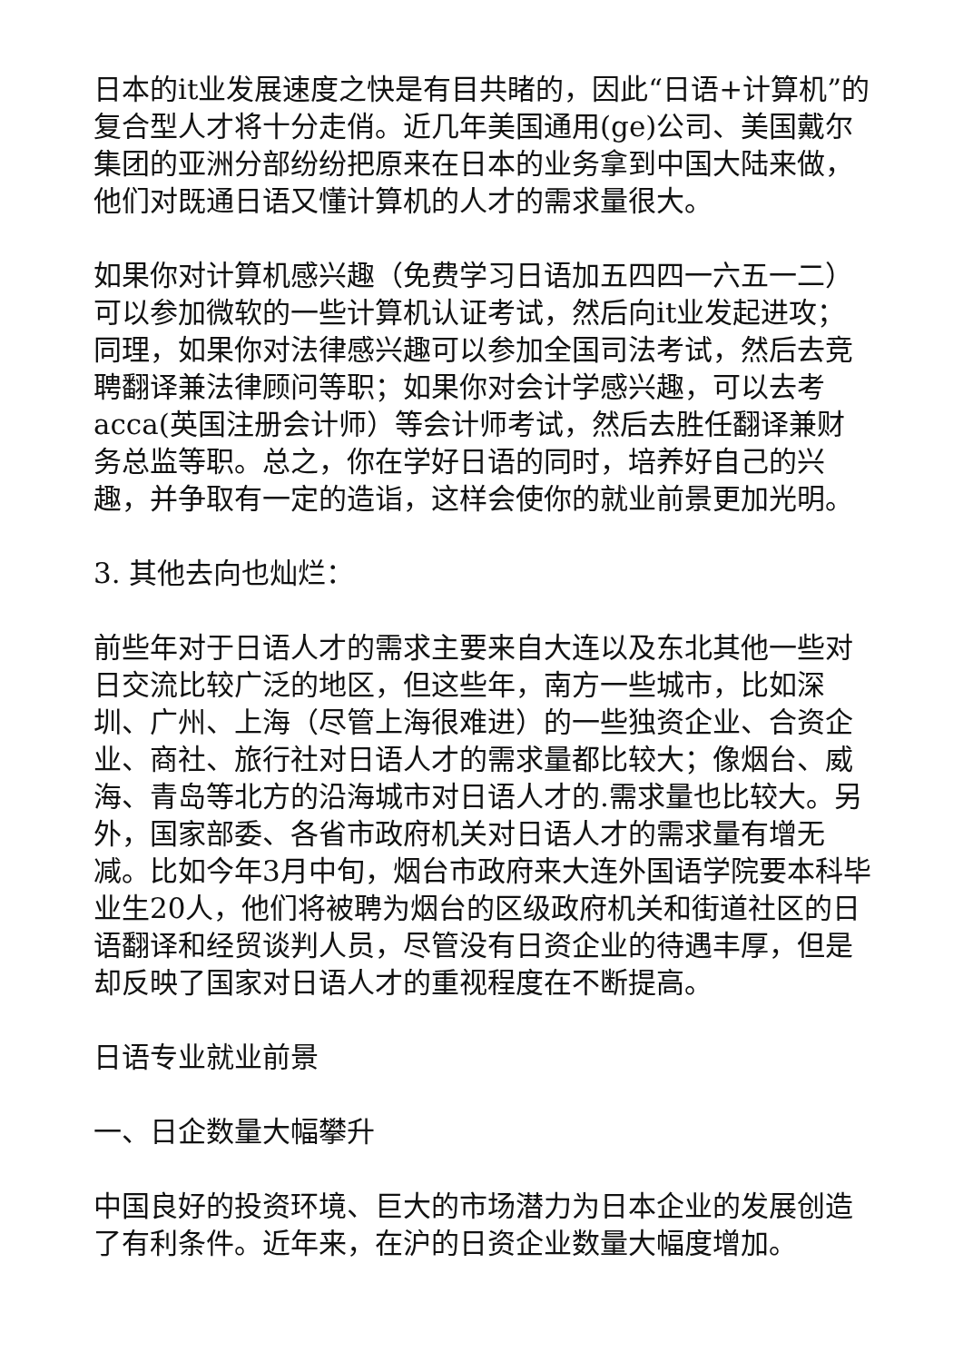日本的it业发展速度之快是有目共睹的，因此“日语+计算机”的复合型人才将十分走俏。近几年美国通用(ge)公司、美国戴尔集团的亚洲分部纷纷把原来在日本的业务拿到中国大陆来做，他们对既通日语又懂计算机的人才的需求量很大。
如果你对计算机感兴趣（免费学习日语加五四四一六五一二）可以参加微软的一些计算机认证考试，然后向it业发起进攻；同理，如果你对法律感兴趣可以参加全国司法考试，然后去竞聘翻译兼法律顾问等职；如果你对会计学感兴趣，可以去考acca(英国注册会计师）等会计师考试，然后去胜任翻译兼财务总监等职。总之，你在学好日语的同时，培养好自己的兴趣，并争取有一定的造诣，这样会使你的就业前景更加光明。
3. 其他去向也灿烂：
前些年对于日语人才的需求主要来自大连以及东北其他一些对日交流比较广泛的地区，但这些年，南方一些城市，比如深圳、广州、上海（尽管上海很难进）的一些独资企业、合资企业、商社、旅行社对日语人才的需求量都比较大；像烟台、威海、青岛等北方的沿海城市对日语人才的.需求量也比较大。另外，国家部委、各省市政府机关对日语人才的需求量有增无减。比如今年3月中旬，烟台市政府来大连外国语学院要本科毕业生20人，他们将被聘为烟台的区级政府机关和街道社区的日语翻译和经贸谈判人员，尽管没有日资企业的待遇丰厚，但是却反映了国家对日语人才的重视程度在不断提高。
日语专业就业前景
一、日企数量大幅攀升
中国良好的投资环境、巨大的市场潜力为日本企业的发展创造了有利条件。近年来，在沪的日资企业数量大幅度增加。